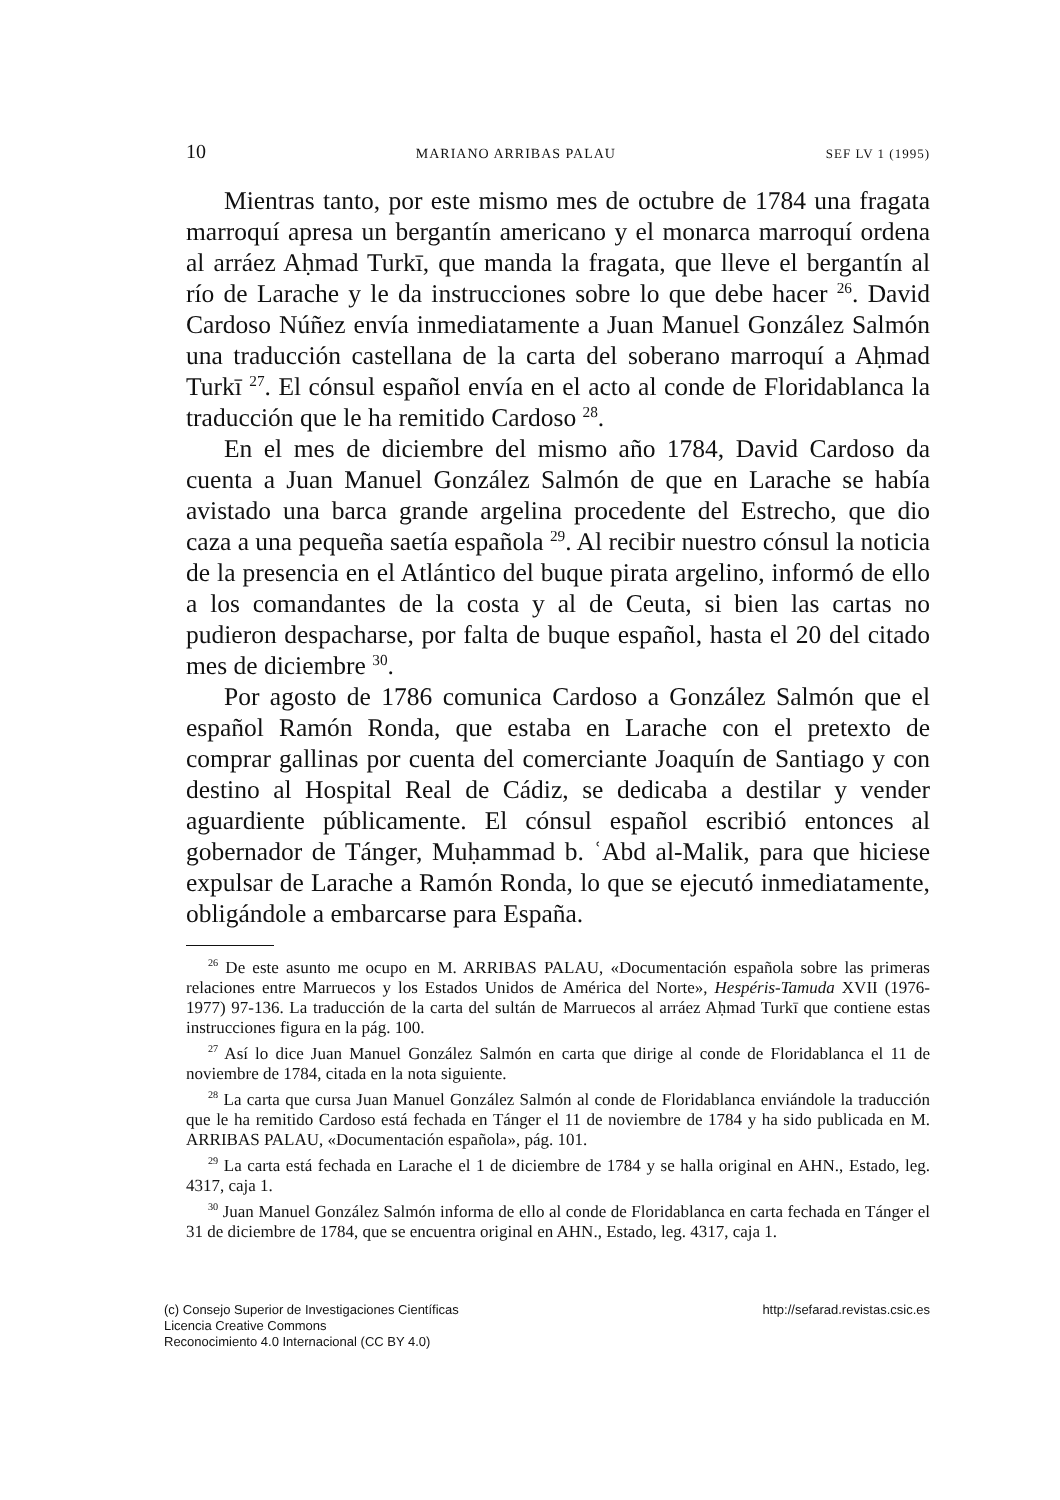10 MARIANO ARRIBAS PALAU SEF LV 1 (1995)
Mientras tanto, por este mismo mes de octubre de 1784 una fragata marroquí apresa un bergantín americano y el monarca marroquí ordena al arráez Aḥmad Turkī, que manda la fragata, que lleve el bergantín al río de Larache y le da instrucciones sobre lo que debe hacer <sup>26</sup>. David Cardoso Núñez envía inmediatamente a Juan Manuel González Salmón una traducción castellana de la carta del soberano marroquí a Aḥmad Turkī <sup>27</sup>. El cónsul español envía en el acto al conde de Floridablanca la traducción que le ha remitido Cardoso <sup>28</sup>.
En el mes de diciembre del mismo año 1784, David Cardoso da cuenta a Juan Manuel González Salmón de que en Larache se había avistado una barca grande argelina procedente del Estrecho, que dio caza a una pequeña saetía española <sup>29</sup>. Al recibir nuestro cónsul la noticia de la presencia en el Atlántico del buque pirata argelino, informó de ello a los comandantes de la costa y al de Ceuta, si bien las cartas no pudieron despacharse, por falta de buque español, hasta el 20 del citado mes de diciembre <sup>30</sup>.
Por agosto de 1786 comunica Cardoso a González Salmón que el español Ramón Ronda, que estaba en Larache con el pretexto de comprar gallinas por cuenta del comerciante Joaquín de Santiago y con destino al Hospital Real de Cádiz, se dedicaba a destilar y vender aguardiente públicamente. El cónsul español escribió entonces al gobernador de Tánger, Muḥammad b. ʿAbd al-Malik, para que hiciese expulsar de Larache a Ramón Ronda, lo que se ejecutó inmediatamente, obligándole a embarcarse para España.
<sup>26</sup> De este asunto me ocupo en M. ARRIBAS PALAU, «Documentación española sobre las primeras relaciones entre Marruecos y los Estados Unidos de América del Norte», Hespéris-Tamuda XVII (1976-1977) 97-136. La traducción de la carta del sultán de Marruecos al arráez Aḥmad Turkī que contiene estas instrucciones figura en la pág. 100.
<sup>27</sup> Así lo dice Juan Manuel González Salmón en carta que dirige al conde de Floridablanca el 11 de noviembre de 1784, citada en la nota siguiente.
<sup>28</sup> La carta que cursa Juan Manuel González Salmón al conde de Floridablanca enviándole la traducción que le ha remitido Cardoso está fechada en Tánger el 11 de noviembre de 1784 y ha sido publicada en M. ARRIBAS PALAU, «Documentación española», pág. 101.
<sup>29</sup> La carta está fechada en Larache el 1 de diciembre de 1784 y se halla original en AHN., Estado, leg. 4317, caja 1.
<sup>30</sup> Juan Manuel González Salmón informa de ello al conde de Floridablanca en carta fechada en Tánger el 31 de diciembre de 1784, que se encuentra original en AHN., Estado, leg. 4317, caja 1.
(c) Consejo Superior de Investigaciones Científicas
Licencia Creative Commons
Reconocimiento 4.0 Internacional (CC BY 4.0)
http://sefarad.revistas.csic.es